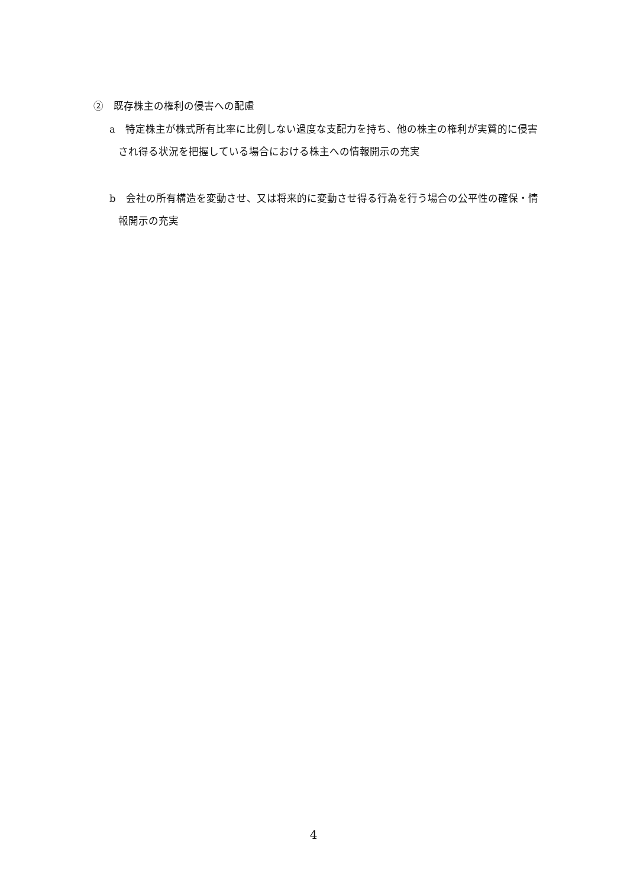②　既存株主の権利の侵害への配慮
a　特定株主が株式所有比率に比例しない過度な支配力を持ち、他の株主の権利が実質的に侵害され得る状況を把握している場合における株主への情報開示の充実
b　会社の所有構造を変動させ、又は将来的に変動させ得る行為を行う場合の公平性の確保・情報開示の充実
4